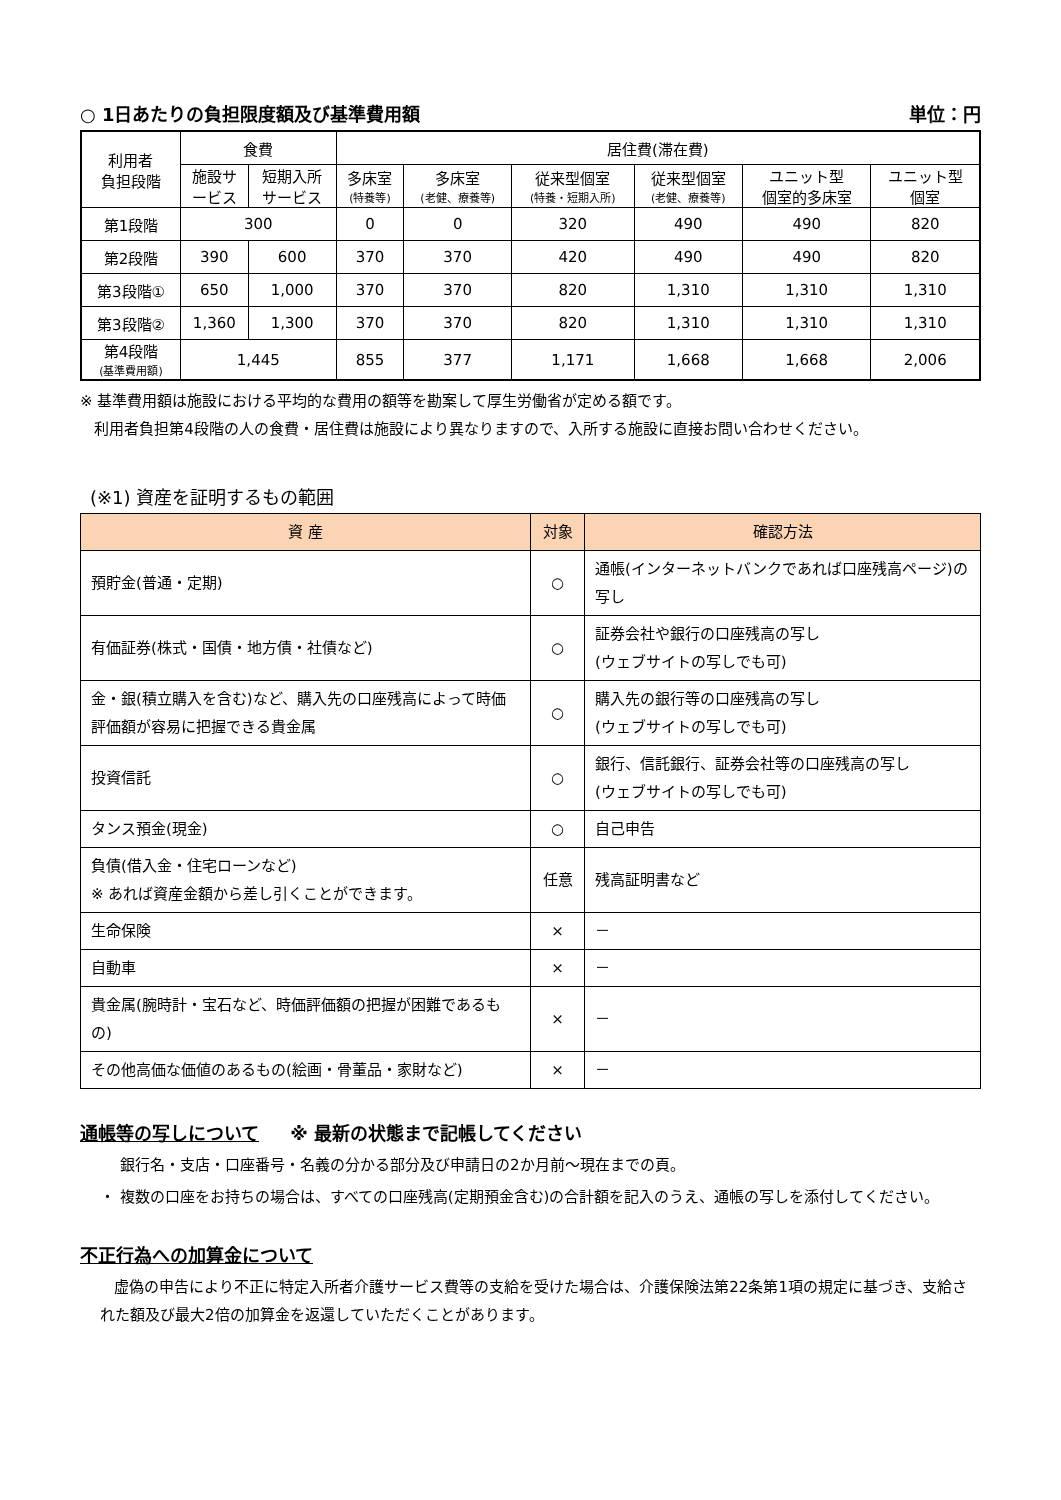○ 1日あたりの負担限度額及び基準費用額 単位：円
| 利用者 負担段階 | 食費 | | 居住費(滞在費) | | | | | |
| --- | --- | --- | --- | --- | --- | --- | --- | --- |
| | 施設サ ービス | 短期入所 サービス | 多床室 (特養等) | 多床室 (老健、療養等) | 従来型個室 (特養・短期入所) | 従来型個室 (老健、療養等) | ユニット型 個室的多床室 | ユニット型 個室 |
| 第1段階 | 300 | | 0 | 0 | 320 | 490 | 490 | 820 |
| 第2段階 | 390 | 600 | 370 | 370 | 420 | 490 | 490 | 820 |
| 第3段階① | 650 | 1,000 | 370 | 370 | 820 | 1,310 | 1,310 | 1,310 |
| 第3段階② | 1,360 | 1,300 | 370 | 370 | 820 | 1,310 | 1,310 | 1,310 |
| 第4段階 (基準費用額) | 1,445 | | 855 | 377 | 1,171 | 1,668 | 1,668 | 2,006 |
※ 基準費用額は施設における平均的な費用の額等を勘案して厚生労働省が定める額です。
利用者負担第4段階の人の食費・居住費は施設により異なりますので、入所する施設に直接お問い合わせください。
(※1) 資産を証明するもの範囲
| 資 産 | 対象 | 確認方法 |
| --- | --- | --- |
| 預貯金(普通・定期) | ○ | 通帳(インターネットバンクであれば口座残高ページ)の写し |
| 有価証券(株式・国債・地方債・社債など) | ○ | 証券会社や銀行の口座残高の写し (ウェブサイトの写しでも可) |
| 金・銀(積立購入を含む)など、購入先の口座残高によって時価評価額が容易に把握できる貴金属 | ○ | 購入先の銀行等の口座残高の写し (ウェブサイトの写しでも可) |
| 投資信託 | ○ | 銀行、信託銀行、証券会社等の口座残高の写し (ウェブサイトの写しでも可) |
| タンス預金(現金) | ○ | 自己申告 |
| 負債(借入金・住宅ローンなど) ※ あれば資産金額から差し引くことができます。 | 任意 | 残高証明書など |
| 生命保険 | × | － |
| 自動車 | × | － |
| 貴金属(腕時計・宝石など、時価評価額の把握が困難であるもの) | × | － |
| その他高価な価値のあるもの(絵画・骨董品・家財など) | × | － |
通帳等の写しについて ※ 最新の状態まで記帳してください
銀行名・支店・口座番号・名義の分かる部分及び申請日の2か月前～現在までの頁。
・ 複数の口座をお持ちの場合は、すべての口座残高(定期預金含む)の合計額を記入のうえ、通帳の写しを添付してください。
不正行為への加算金について
虚偽の申告により不正に特定入所者介護サービス費等の支給を受けた場合は、介護保険法第22条第1項の規定に基づき、支給された額及び最大2倍の加算金を返還していただくことがあります。